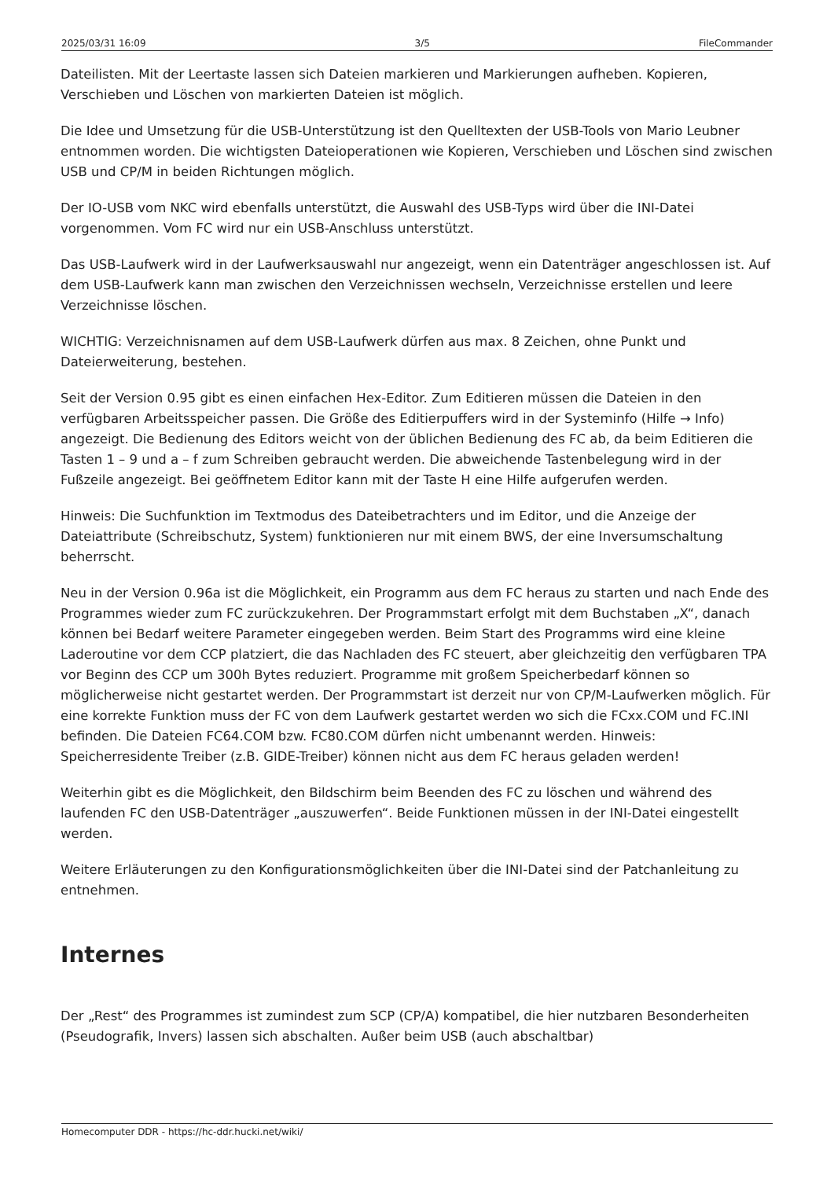2025/03/31 16:09 3/5 FileCommander
Dateilisten. Mit der Leertaste lassen sich Dateien markieren und Markierungen aufheben. Kopieren, Verschieben und Löschen von markierten Dateien ist möglich.
Die Idee und Umsetzung für die USB-Unterstützung ist den Quelltexten der USB-Tools von Mario Leubner entnommen worden. Die wichtigsten Dateioperationen wie Kopieren, Verschieben und Löschen sind zwischen USB und CP/M in beiden Richtungen möglich.
Der IO-USB vom NKC wird ebenfalls unterstützt, die Auswahl des USB-Typs wird über die INI-Datei vorgenommen. Vom FC wird nur ein USB-Anschluss unterstützt.
Das USB-Laufwerk wird in der Laufwerksauswahl nur angezeigt, wenn ein Datenträger angeschlossen ist. Auf dem USB-Laufwerk kann man zwischen den Verzeichnissen wechseln, Verzeichnisse erstellen und leere Verzeichnisse löschen.
WICHTIG: Verzeichnisnamen auf dem USB-Laufwerk dürfen aus max. 8 Zeichen, ohne Punkt und Dateierweiterung, bestehen.
Seit der Version 0.95 gibt es einen einfachen Hex-Editor. Zum Editieren müssen die Dateien in den verfügbaren Arbeitsspeicher passen. Die Größe des Editierpuffers wird in der Systeminfo (Hilfe → Info) angezeigt. Die Bedienung des Editors weicht von der üblichen Bedienung des FC ab, da beim Editieren die Tasten 1 – 9 und a – f zum Schreiben gebraucht werden. Die abweichende Tastenbelegung wird in der Fußzeile angezeigt. Bei geöffnetem Editor kann mit der Taste H eine Hilfe aufgerufen werden.
Hinweis: Die Suchfunktion im Textmodus des Dateibetrachters und im Editor, und die Anzeige der Dateiattribute (Schreibschutz, System) funktionieren nur mit einem BWS, der eine Inversumschaltung beherrscht.
Neu in der Version 0.96a ist die Möglichkeit, ein Programm aus dem FC heraus zu starten und nach Ende des Programmes wieder zum FC zurückzukehren. Der Programmstart erfolgt mit dem Buchstaben „X“, danach können bei Bedarf weitere Parameter eingegeben werden. Beim Start des Programms wird eine kleine Laderoutine vor dem CCP platziert, die das Nachladen des FC steuert, aber gleichzeitig den verfügbaren TPA vor Beginn des CCP um 300h Bytes reduziert. Programme mit großem Speicherbedarf können so möglicherweise nicht gestartet werden. Der Programmstart ist derzeit nur von CP/M-Laufwerken möglich. Für eine korrekte Funktion muss der FC von dem Laufwerk gestartet werden wo sich die FCxx.COM und FC.INI befinden. Die Dateien FC64.COM bzw. FC80.COM dürfen nicht umbenannt werden. Hinweis: Speicherresidente Treiber (z.B. GIDE-Treiber) können nicht aus dem FC heraus geladen werden!
Weiterhin gibt es die Möglichkeit, den Bildschirm beim Beenden des FC zu löschen und während des laufenden FC den USB-Datenträger „auszuwerfen“. Beide Funktionen müssen in der INI-Datei eingestellt werden.
Weitere Erläuterungen zu den Konfigurationsmöglichkeiten über die INI-Datei sind der Patchanleitung zu entnehmen.
Internes
Der „Rest“ des Programmes ist zumindest zum SCP (CP/A) kompatibel, die hier nutzbaren Besonderheiten (Pseudografik, Invers) lassen sich abschalten. Außer beim USB (auch abschaltbar)
Homecomputer DDR - https://hc-ddr.hucki.net/wiki/